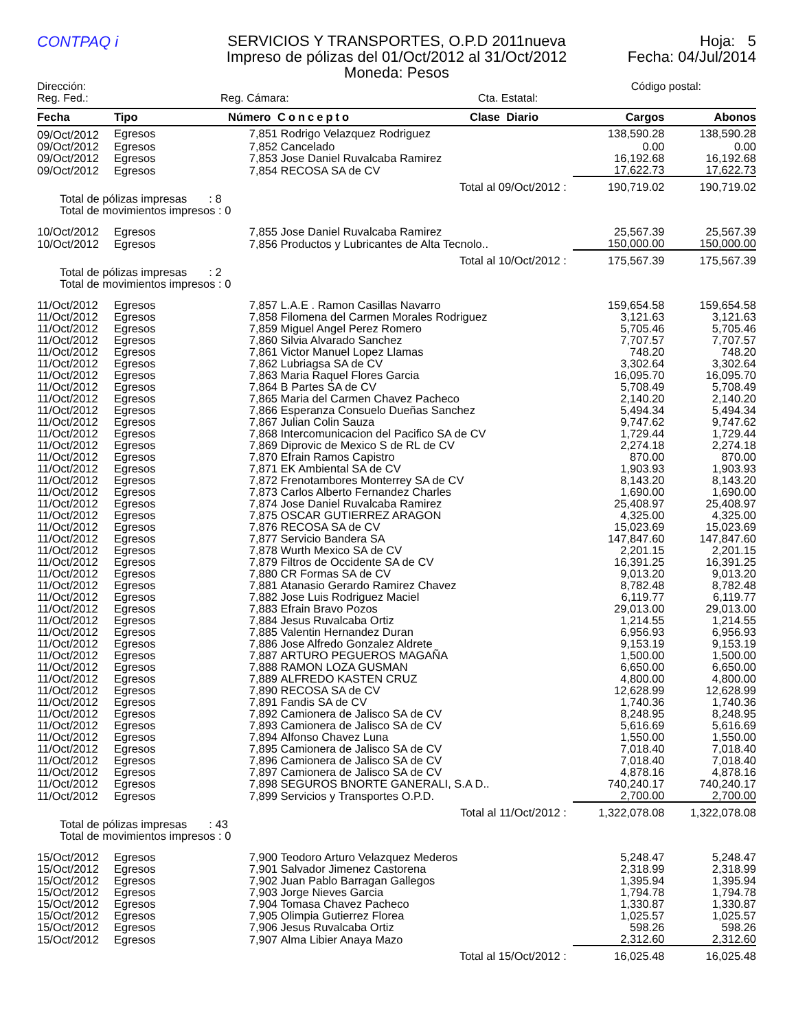CONTPAQ i
SERVICIOS Y TRANSPORTES, O.P.D 2011nueva
Impreso de pólizas del 01/Oct/2012 al 31/Oct/2012
Moneda: Pesos
Hoja: 5
Fecha: 04/Jul/2014
Dirección: Código postal:
Reg. Fed.: Reg. Cámara: Cta. Estatal:
| Fecha | Tipo | Número | Concepto | Clase Diario | Cargos | Abonos |
| --- | --- | --- | --- | --- | --- | --- |
| 09/Oct/2012 | Egresos | 7,851 | Rodrigo Velazquez Rodriguez | | 138,590.28 | 138,590.28 |
| 09/Oct/2012 | Egresos | 7,852 | Cancelado | | 0.00 | 0.00 |
| 09/Oct/2012 | Egresos | 7,853 | Jose Daniel Ruvalcaba Ramirez | | 16,192.68 | 16,192.68 |
| 09/Oct/2012 | Egresos | 7,854 | RECOSA SA de CV | | 17,622.73 | 17,622.73 |
| Total al 09/Oct/2012 : | | | | | 190,719.02 | 190,719.02 |
| Total de pólizas impresas : 8 Total de movimientos impresos : 0 | | | | | | |
| 10/Oct/2012 | Egresos | 7,855 | Jose Daniel Ruvalcaba Ramirez | | 25,567.39 | 25,567.39 |
| 10/Oct/2012 | Egresos | 7,856 | Productos y Lubricantes de Alta Tecnolo.. | | 150,000.00 | 150,000.00 |
| Total al 10/Oct/2012 : | | | | | 175,567.39 | 175,567.39 |
| Total de pólizas impresas : 2 Total de movimientos impresos : 0 | | | | | | |
| 11/Oct/2012 | Egresos | 7,857 | L.A.E . Ramon Casillas Navarro | | 159,654.58 | 159,654.58 |
| 11/Oct/2012 | Egresos | 7,858 | Filomena del Carmen Morales Rodriguez | | 3,121.63 | 3,121.63 |
| 11/Oct/2012 | Egresos | 7,859 | Miguel Angel Perez Romero | | 5,705.46 | 5,705.46 |
| 11/Oct/2012 | Egresos | 7,860 | Silvia Alvarado Sanchez | | 7,707.57 | 7,707.57 |
| 11/Oct/2012 | Egresos | 7,861 | Victor Manuel Lopez Llamas | | 748.20 | 748.20 |
| 11/Oct/2012 | Egresos | 7,862 | Lubriagsa SA de CV | | 3,302.64 | 3,302.64 |
| 11/Oct/2012 | Egresos | 7,863 | Maria Raquel Flores Garcia | | 16,095.70 | 16,095.70 |
| 11/Oct/2012 | Egresos | 7,864 | B Partes SA de CV | | 5,708.49 | 5,708.49 |
| 11/Oct/2012 | Egresos | 7,865 | Maria del Carmen Chavez Pacheco | | 2,140.20 | 2,140.20 |
| 11/Oct/2012 | Egresos | 7,866 | Esperanza Consuelo Dueñas Sanchez | | 5,494.34 | 5,494.34 |
| 11/Oct/2012 | Egresos | 7,867 | Julian Colin Sauza | | 9,747.62 | 9,747.62 |
| 11/Oct/2012 | Egresos | 7,868 | Intercomunicacion del Pacifico SA de CV | | 1,729.44 | 1,729.44 |
| 11/Oct/2012 | Egresos | 7,869 | Diprovic de Mexico S de RL de CV | | 2,274.18 | 2,274.18 |
| 11/Oct/2012 | Egresos | 7,870 | Efrain Ramos Capistro | | 870.00 | 870.00 |
| 11/Oct/2012 | Egresos | 7,871 | EK Ambiental SA de CV | | 1,903.93 | 1,903.93 |
| 11/Oct/2012 | Egresos | 7,872 | Frenotambores Monterrey SA de CV | | 8,143.20 | 8,143.20 |
| 11/Oct/2012 | Egresos | 7,873 | Carlos Alberto Fernandez Charles | | 1,690.00 | 1,690.00 |
| 11/Oct/2012 | Egresos | 7,874 | Jose Daniel Ruvalcaba Ramirez | | 25,408.97 | 25,408.97 |
| 11/Oct/2012 | Egresos | 7,875 | OSCAR GUTIERREZ ARAGON | | 4,325.00 | 4,325.00 |
| 11/Oct/2012 | Egresos | 7,876 | RECOSA SA de CV | | 15,023.69 | 15,023.69 |
| 11/Oct/2012 | Egresos | 7,877 | Servicio Bandera SA | | 147,847.60 | 147,847.60 |
| 11/Oct/2012 | Egresos | 7,878 | Wurth Mexico SA de CV | | 2,201.15 | 2,201.15 |
| 11/Oct/2012 | Egresos | 7,879 | Filtros de Occidente SA de CV | | 16,391.25 | 16,391.25 |
| 11/Oct/2012 | Egresos | 7,880 | CR Formas SA de CV | | 9,013.20 | 9,013.20 |
| 11/Oct/2012 | Egresos | 7,881 | Atanasio Gerardo Ramirez Chavez | | 8,782.48 | 8,782.48 |
| 11/Oct/2012 | Egresos | 7,882 | Jose Luis Rodriguez Maciel | | 6,119.77 | 6,119.77 |
| 11/Oct/2012 | Egresos | 7,883 | Efrain Bravo Pozos | | 29,013.00 | 29,013.00 |
| 11/Oct/2012 | Egresos | 7,884 | Jesus Ruvalcaba Ortiz | | 1,214.55 | 1,214.55 |
| 11/Oct/2012 | Egresos | 7,885 | Valentin Hernandez Duran | | 6,956.93 | 6,956.93 |
| 11/Oct/2012 | Egresos | 7,886 | Jose Alfredo Gonzalez Aldrete | | 9,153.19 | 9,153.19 |
| 11/Oct/2012 | Egresos | 7,887 | ARTURO PEGUEROS MAGAÑA | | 1,500.00 | 1,500.00 |
| 11/Oct/2012 | Egresos | 7,888 | RAMON LOZA GUSMAN | | 6,650.00 | 6,650.00 |
| 11/Oct/2012 | Egresos | 7,889 | ALFREDO KASTEN CRUZ | | 4,800.00 | 4,800.00 |
| 11/Oct/2012 | Egresos | 7,890 | RECOSA SA de CV | | 12,628.99 | 12,628.99 |
| 11/Oct/2012 | Egresos | 7,891 | Fandis SA de CV | | 1,740.36 | 1,740.36 |
| 11/Oct/2012 | Egresos | 7,892 | Camionera de Jalisco SA de CV | | 8,248.95 | 8,248.95 |
| 11/Oct/2012 | Egresos | 7,893 | Camionera de Jalisco SA de CV | | 5,616.69 | 5,616.69 |
| 11/Oct/2012 | Egresos | 7,894 | Alfonso Chavez Luna | | 1,550.00 | 1,550.00 |
| 11/Oct/2012 | Egresos | 7,895 | Camionera de Jalisco SA de CV | | 7,018.40 | 7,018.40 |
| 11/Oct/2012 | Egresos | 7,896 | Camionera de Jalisco SA de CV | | 7,018.40 | 7,018.40 |
| 11/Oct/2012 | Egresos | 7,897 | Camionera de Jalisco SA de CV | | 4,878.16 | 4,878.16 |
| 11/Oct/2012 | Egresos | 7,898 | SEGUROS BNORTE GANERALI, S.A D.. | | 740,240.17 | 740,240.17 |
| 11/Oct/2012 | Egresos | 7,899 | Servicios y Transportes O.P.D. | | 2,700.00 | 2,700.00 |
| Total al 11/Oct/2012 : | | | | | 1,322,078.08 | 1,322,078.08 |
| Total de pólizas impresas : 43 Total de movimientos impresos : 0 | | | | | | |
| 15/Oct/2012 | Egresos | 7,900 | Teodoro Arturo Velazquez Mederos | | 5,248.47 | 5,248.47 |
| 15/Oct/2012 | Egresos | 7,901 | Salvador Jimenez Castorena | | 2,318.99 | 2,318.99 |
| 15/Oct/2012 | Egresos | 7,902 | Juan Pablo Barragan Gallegos | | 1,395.94 | 1,395.94 |
| 15/Oct/2012 | Egresos | 7,903 | Jorge Nieves Garcia | | 1,794.78 | 1,794.78 |
| 15/Oct/2012 | Egresos | 7,904 | Tomasa Chavez Pacheco | | 1,330.87 | 1,330.87 |
| 15/Oct/2012 | Egresos | 7,905 | Olimpia Gutierrez Florea | | 1,025.57 | 1,025.57 |
| 15/Oct/2012 | Egresos | 7,906 | Jesus Ruvalcaba Ortiz | | 598.26 | 598.26 |
| 15/Oct/2012 | Egresos | 7,907 | Alma Libier Anaya Mazo | | 2,312.60 | 2,312.60 |
| Total al 15/Oct/2012 : | | | | | 16,025.48 | 16,025.48 |